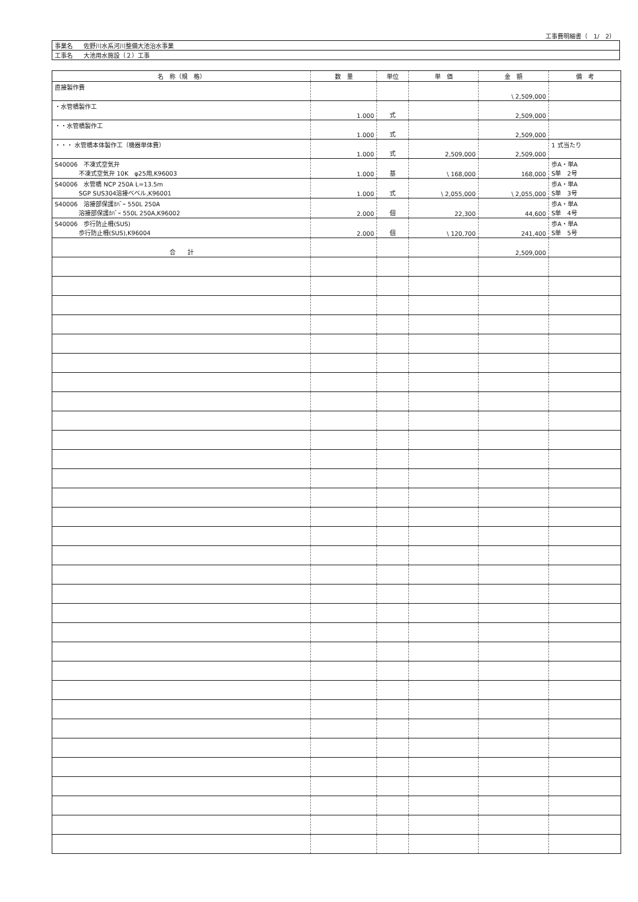工事費明細書（　1/　2）
| 事業名 | 佐野川水系河川整備大池治水事業 |
| 工事名 | 大池用水施設（２）工事 |
| 名 称（規 格） | 数 量 | 単位 | 単 価 | 金 額 | 備 考 |
| --- | --- | --- | --- | --- | --- |
| 直接製作費 | | | | \ 2,509,000 | |
| ・水管橋製作工 | 1.000 | 式 | | 2,509,000 | |
| ・・水管橋製作工 | 1.000 | 式 | | 2,509,000 | |
| ・・・ 水管橋本体製作工（機器単体費） | 1.000 | 式 | 2,509,000 | 2,509,000 | 1 式当たり |
| S40006 不凍式空気弁 不凍式空気弁 10K φ25用,K96003 | 1.000 | 基 | \ 168,000 | 168,000 | 歩A・単A S単 2号 |
| S40006 水管橋 NCP 250A L=13.5m SGP SUS304溶接ベベル,K96001 | 1.000 | 式 | \ 2,055,000 | \ 2,055,000 | 歩A・単A S単 3号 |
| S40006 溶接部保護ｶﾊﾞｰ 550L 250A 溶接部保護ｶﾊﾞｰ 550L 250A,K96002 | 2.000 | 個 | 22,300 | 44,600 | 歩A・単A S単 4号 |
| S40006 歩行防止柵(SUS) 歩行防止柵(SUS),K96004 | 2.000 | 個 | \ 120,700 | 241,400 | 歩A・単A S単 5号 |
| 合 計 | | | | 2,509,000 | |